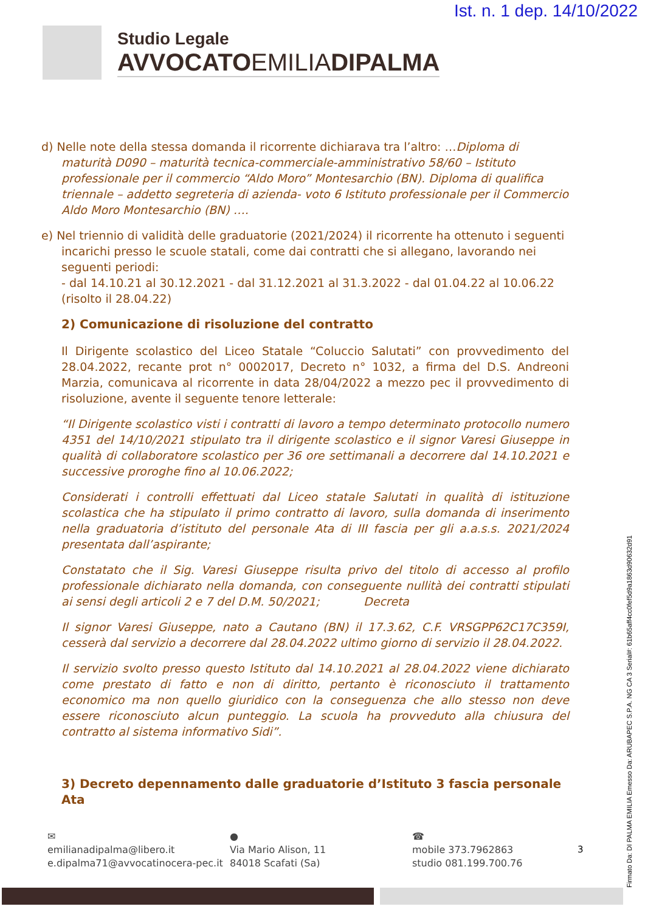Ist. n. 1 dep. 14/10/2022
Studio Legale
AVVOCATOEMILIADIPALMA
d) Nelle note della stessa domanda il ricorrente dichiarava tra l’altro: …Diploma di maturità D090 – maturità tecnica-commerciale-amministrativo 58/60 – Istituto professionale per il commercio “Aldo Moro” Montesarchio (BN). Diploma di qualifica triennale – addetto segreteria di azienda- voto 6 Istituto professionale per il Commercio Aldo Moro Montesarchio (BN) ….
e) Nel triennio di validità delle graduatorie (2021/2024) il ricorrente ha ottenuto i seguenti incarichi presso le scuole statali, come dai contratti che si allegano, lavorando nei seguenti periodi:
- dal 14.10.21 al 30.12.2021 - dal 31.12.2021 al 31.3.2022 - dal 01.04.22 al 10.06.22 (risolto il 28.04.22)
2) Comunicazione di risoluzione del contratto
Il Dirigente scolastico del Liceo Statale “Coluccio Salutati” con provvedimento del 28.04.2022, recante prot n° 0002017, Decreto n° 1032, a firma del D.S. Andreoni Marzia, comunicava al ricorrente in data 28/04/2022 a mezzo pec il provvedimento di risoluzione, avente il seguente tenore letterale:
“Il Dirigente scolastico visti i contratti di lavoro a tempo determinato protocollo numero 4351 del 14/10/2021 stipulato tra il dirigente scolastico e il signor Varesi Giuseppe in qualità di collaboratore scolastico per 36 ore settimanali a decorrere dal 14.10.2021 e successive proroghe fino al 10.06.2022;
Considerati i controlli effettuati dal Liceo statale Salutati in qualità di istituzione scolastica che ha stipulato il primo contratto di lavoro, sulla domanda di inserimento nella graduatoria d’istituto del personale Ata di III fascia per gli a.a.s.s. 2021/2024 presentata dall’aspirante;
Constatato che il Sig. Varesi Giuseppe risulta privo del titolo di accesso al profilo professionale dichiarato nella domanda, con conseguente nullità dei contratti stipulati ai sensi degli articoli 2 e 7 del D.M. 50/2021; Decreta
Il signor Varesi Giuseppe, nato a Cautano (BN) il 17.3.62, C.F. VRSGPP62C17C359I, cesserà dal servizio a decorrere dal 28.04.2022 ultimo giorno di servizio il 28.04.2022.
Il servizio svolto presso questo Istituto dal 14.10.2021 al 28.04.2022 viene dichiarato come prestato di fatto e non di diritto, pertanto è riconosciuto il trattamento economico ma non quello giuridico con la conseguenza che allo stesso non deve essere riconosciuto alcun punteggio. La scuola ha provveduto alla chiusura del contratto al sistema informativo Sidi”.
3) Decreto depennamento dalle graduatorie d’Istituto 3 fascia personale Ata
✉
emilianadipalma@libero.it
e.dipalma71@avvocatinocera-pec.it
●
Via Mario Alison, 11
84018 Scafati (Sa)
☎
mobile 373.7962863
studio 081.199.700.76
3
Firmato Da: DI PALMA EMILIA Emesso Da: ARUBAPEC S.P.A. NG CA 3 Serial#: 61b65aff4cc0fef5d9a1863d90632d91